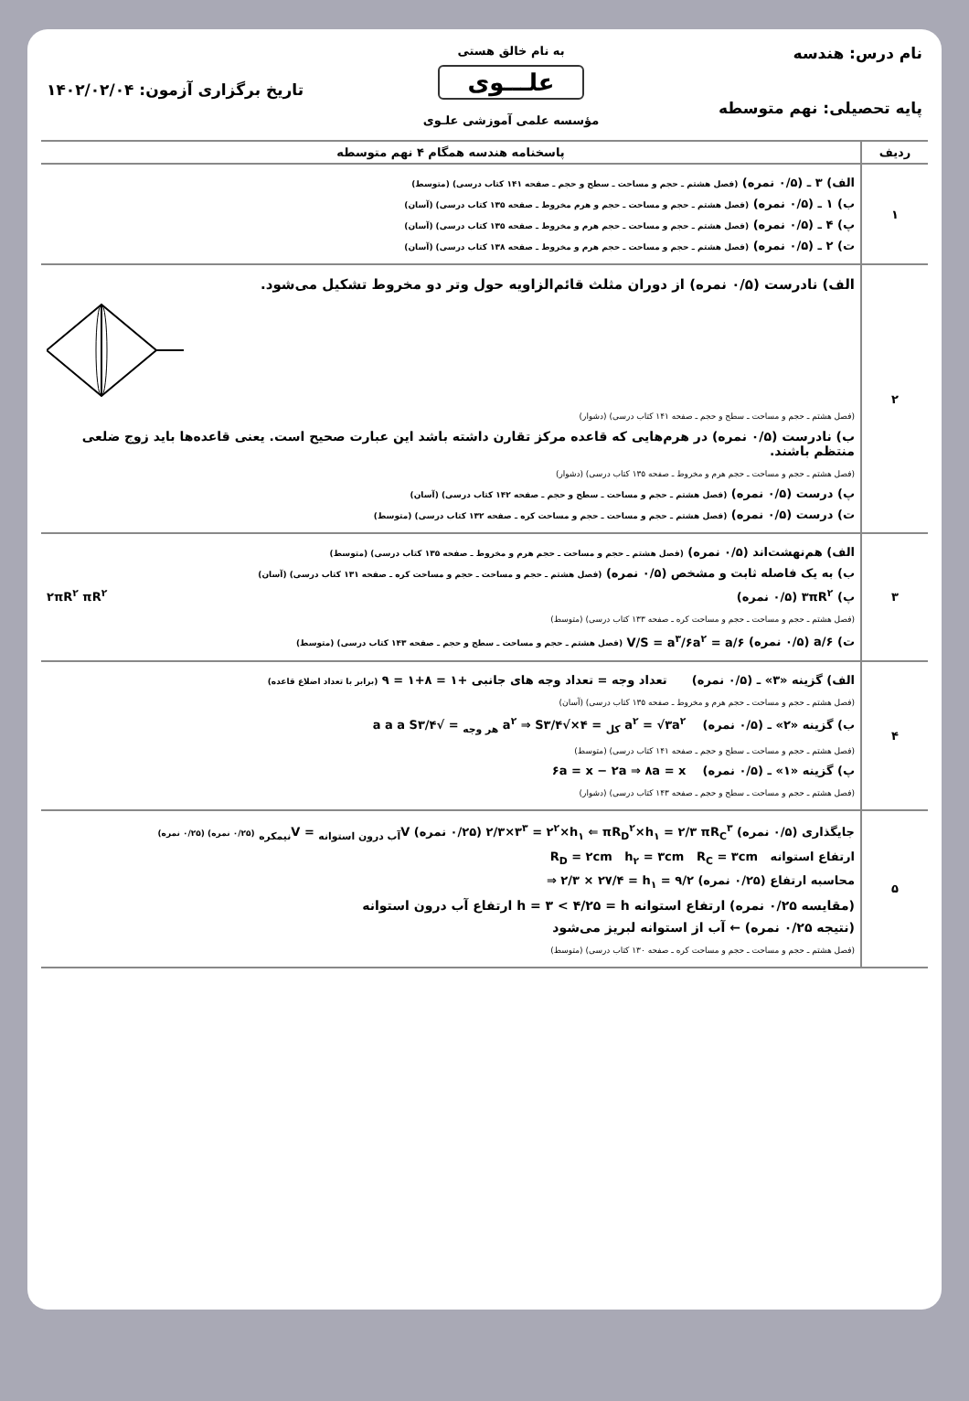نام درس: هندسه
پایه تحصیلی: نهم متوسطه
به نام خالق هستی
علـــوی
مؤسسه علمی آموزشی علـوی
تاریخ برگزاری آزمون: ۱۴۰۲/۰۲/۰۴
| ردیف | پاسخنامه هندسه همگام ۴ نهم متوسطه |
| --- | --- |
| ۱ | الف) ۳ ـ (۰/۵ نمره) (فصل هشتم ـ حجم و مساحت ـ سطح و حجم ـ صفحه ۱۴۱ کتاب درسی) (متوسط) ب) ۱ ـ (۰/۵ نمره) (فصل هشتم ـ حجم و مساحت ـ حجم و هرم مخروط ـ صفحه ۱۳۵ کتاب درسی) (آسان) پ) ۴ ـ (۰/۵ نمره) (فصل هشتم ـ حجم و مساحت ـ حجم هرم و مخروط ـ صفحه ۱۳۵ کتاب درسی) (آسان) ت) ۲ ـ (۰/۵ نمره) (فصل هشتم ـ حجم و مساحت ـ حجم هرم و مخروط ـ صفحه ۱۳۸ کتاب درسی) (آسان) |
| ۲ | الف) نادرست (۰/۵ نمره) از دوران مثلث قائم‌الزاویه حول وتر دو مخروط تشکیل می‌شود. (فصل هشتم ـ حجم و مساحت ـ سطح و حجم ـ صفحه ۱۴۱ کتاب درسی) (دشوار) ب) نادرست (۰/۵ نمره) در هرم‌هایی که قاعده مرکز تقارن داشته باشد این عبارت صحیح است. یعنی قاعده‌ها باید زوج ضلعی منتظم باشند. (فصل هشتم ـ حجم و مساحت ـ حجم هرم و مخروط ـ صفحه ۱۳۵ کتاب درسی) (دشوار) پ) درست (۰/۵ نمره) (فصل هشتم ـ حجم و مساحت ـ سطح و حجم ـ صفحه ۱۴۲ کتاب درسی) (آسان) ت) درست (۰/۵ نمره) (فصل هشتم ـ حجم و مساحت ـ حجم و مساحت کره ـ صفحه ۱۳۲ کتاب درسی) (متوسط) |
| ۳ | الف) هم‌نهشت‌اند (۰/۵ نمره) (فصل هشتم ـ حجم و مساحت ـ حجم هرم و مخروط ـ صفحه ۱۳۵ کتاب درسی) (متوسط) ب) به یک فاصله ثابت و مشخص (۰/۵ نمره) (فصل هشتم ـ حجم و مساحت ـ حجم و مساحت کره ـ صفحه ۱۳۱ کتاب درسی) (آسان) پ) ۳πR<sup>۲</sup> (۰/۵ نمره) ۲πR<sup>۲</sup> πR<sup>۲</sup> (فصل هشتم ـ حجم و مساحت ـ حجم و مساحت کره ـ صفحه ۱۳۳ کتاب درسی) (متوسط) ت) a/۶ (۰/۵ نمره) V/S = a<sup>۳</sup>/۶a<sup>۲</sup> = a/۶ (فصل هشتم ـ حجم و مساحت ـ سطح و حجم ـ صفحه ۱۴۳ کتاب درسی) (متوسط) |
| ۴ | الف) گزینه «۳» ـ (۰/۵ نمره) تعداد وجه = تعداد وجه های جانبی +۱ = ۸+۱ = ۹ (برابر با تعداد اضلاع قاعده) (فصل هشتم ـ حجم و مساحت ـ حجم هرم و مخروط ـ صفحه ۱۳۵ کتاب درسی) (آسان) ب) گزینه «۲» ـ (۰/۵ نمره) S<sub>هر وجه</sub> = √۳/۴ a<sup>۲</sup> ⇒ S<sub>کل</sub> = ۴×√۳/۴ a<sup>۲</sup> = √۳a<sup>۲</sup> a a a (فصل هشتم ـ حجم و مساحت ـ سطح و حجم ـ صفحه ۱۴۱ کتاب درسی) (متوسط) پ) گزینه «۱» ـ (۰/۵ نمره) ۶a = x − ۲a ⇒ ۸a = x (فصل هشتم ـ حجم و مساحت ـ سطح و حجم ـ صفحه ۱۴۳ کتاب درسی) (دشوار) |
| ۵ | جایگذاری (۰/۵ نمره) ۲/۳×۳<sup>۳</sup> = ۲<sup>۲</sup>×h<sub>۱</sub> ⇐ πR<sub>D</sub><sup>۲</sup>×h<sub>۱</sub> = ۲/۳ πR<sub>C</sub><sup>۳</sup> (۰/۲۵ نمره) V<sub>آب درون استوانه</sub> = V<sub>نیمکره</sub> (۰/۲۵ نمره) (۰/۲۵ نمره) ارتفاع استوانه R<sub>D</sub> = ۲cm h<sub>۲</sub> = ۳cm R<sub>C</sub> = ۳cm محاسبه ارتفاع (۰/۲۵ نمره) ⇒ ۲/۳ × ۲۷/۴ = h<sub>۱</sub> = ۹/۲ (مقایسه ۰/۲۵ نمره) ارتفاع استوانه h = ۳ < ۴/۲۵ = h ارتفاع آب درون استوانه (نتیجه ۰/۲۵ نمره) ← آب از استوانه لبریز می‌شود (فصل هشتم ـ حجم و مساحت ـ حجم و مساحت کره ـ صفحه ۱۳۰ کتاب درسی) (متوسط) |